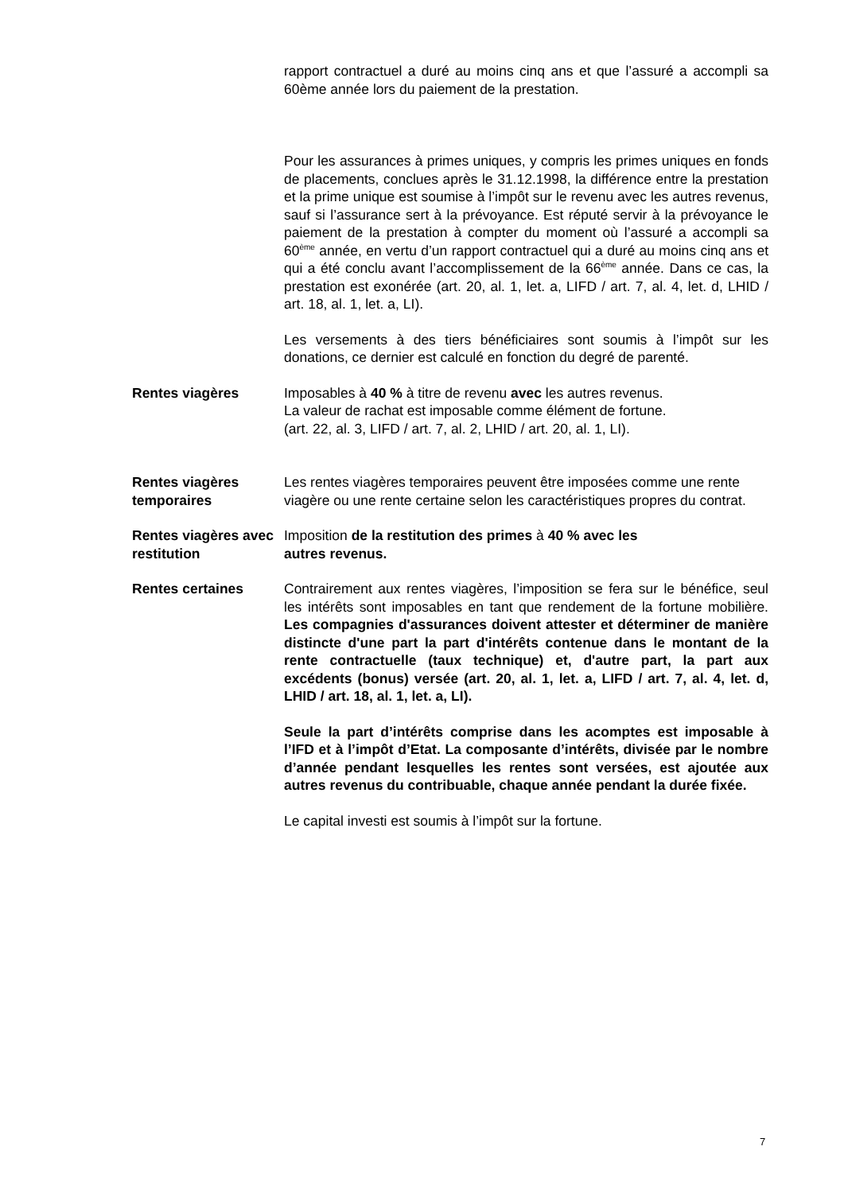rapport contractuel a duré au moins cinq ans et que l’assuré a accompli sa 60ème année lors du paiement de la prestation.
Pour les assurances à primes uniques, y compris les primes uniques en fonds de placements, conclues après le 31.12.1998, la différence entre la prestation et la prime unique est soumise à l’impôt sur le revenu avec les autres revenus, sauf si l’assurance sert à la prévoyance. Est réputé servir à la prévoyance le paiement de la prestation à compter du moment où l’assuré a accompli sa 60<sup>ème</sup> année, en vertu d’un rapport contractuel qui a duré au moins cinq ans et qui a été conclu avant l’accomplissement de la 66<sup>ème</sup> année. Dans ce cas, la prestation est exonérée (art. 20, al. 1, let. a, LIFD / art. 7, al. 4, let. d, LHID / art. 18, al. 1, let. a, LI).
Les versements à des tiers bénéficiaires sont soumis à l’impôt sur les donations, ce dernier est calculé en fonction du degré de parenté.
Rentes viagères Imposables à 40 % à titre de revenu avec les autres revenus.
La valeur de rachat est imposable comme élément de fortune.
(art. 22, al. 3, LIFD / art. 7, al. 2, LHID / art. 20, al. 1, LI).
Rentes viagères temporaires
Les rentes viagères temporaires peuvent être imposées comme une rente viagère ou une rente certaine selon les caractéristiques propres du contrat.
Rentes viagères avec restitution
Imposition de la restitution des primes à 40 % avec les
autres revenus.
Rentes certaines Contrairement aux rentes viagères, l’imposition se fera sur le bénéfice, seul les intérêts sont imposables en tant que rendement de la fortune mobilière. Les compagnies d'assurances doivent attester et déterminer de manière distincte d'une part la part d'intérêts contenue dans le montant de la rente contractuelle (taux technique) et, d'autre part, la part aux excédents (bonus) versée (art. 20, al. 1, let. a, LIFD / art. 7, al. 4, let. d, LHID / art. 18, al. 1, let. a, LI).
Seule la part d’intérêts comprise dans les acomptes est imposable à l’IFD et à l’impôt d’Etat. La composante d’intérêts, divisée par le nombre d’année pendant lesquelles les rentes sont versées, est ajoutée aux autres revenus du contribuable, chaque année pendant la durée fixée.
Le capital investi est soumis à l’impôt sur la fortune.
7